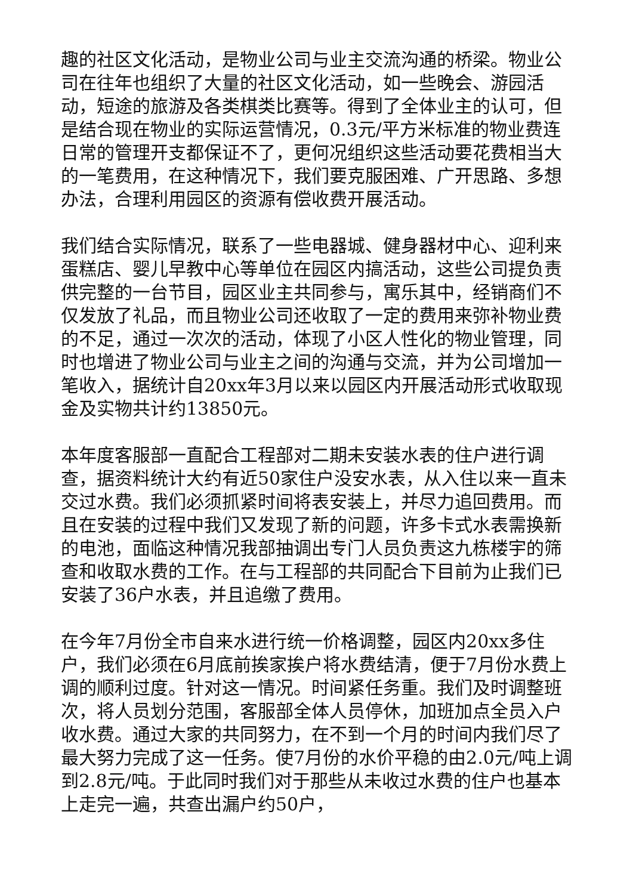趣的社区文化活动，是物业公司与业主交流沟通的桥梁。物业公司在往年也组织了大量的社区文化活动，如一些晚会、游园活动，短途的旅游及各类棋类比赛等。得到了全体业主的认可，但是结合现在物业的实际运营情况，0.3元/平方米标准的物业费连日常的管理开支都保证不了，更何况组织这些活动要花费相当大的一笔费用，在这种情况下，我们要克服困难、广开思路、多想办法，合理利用园区的资源有偿收费开展活动。
我们结合实际情况，联系了一些电器城、健身器材中心、迎利来蛋糕店、婴儿早教中心等单位在园区内搞活动，这些公司提负责供完整的一台节目，园区业主共同参与，寓乐其中，经销商们不仅发放了礼品，而且物业公司还收取了一定的费用来弥补物业费的不足，通过一次次的活动，体现了小区人性化的物业管理，同时也增进了物业公司与业主之间的沟通与交流，并为公司增加一笔收入，据统计自20xx年3月以来以园区内开展活动形式收取现金及实物共计约13850元。
本年度客服部一直配合工程部对二期未安装水表的住户进行调查，据资料统计大约有近50家住户没安水表，从入住以来一直未交过水费。我们必须抓紧时间将表安装上，并尽力追回费用。而且在安装的过程中我们又发现了新的问题，许多卡式水表需换新的电池，面临这种情况我部抽调出专门人员负责这九栋楼宇的筛查和收取水费的工作。在与工程部的共同配合下目前为止我们已安装了36户水表，并且追缴了费用。
在今年7月份全市自来水进行统一价格调整，园区内20xx多住户，我们必须在6月底前挨家挨户将水费结清，便于7月份水费上调的顺利过度。针对这一情况。时间紧任务重。我们及时调整班次，将人员划分范围，客服部全体人员停休，加班加点全员入户收水费。通过大家的共同努力，在不到一个月的时间内我们尽了最大努力完成了这一任务。使7月份的水价平稳的由2.0元/吨上调到2.8元/吨。于此同时我们对于那些从未收过水费的住户也基本上走完一遍，共查出漏户约50户，